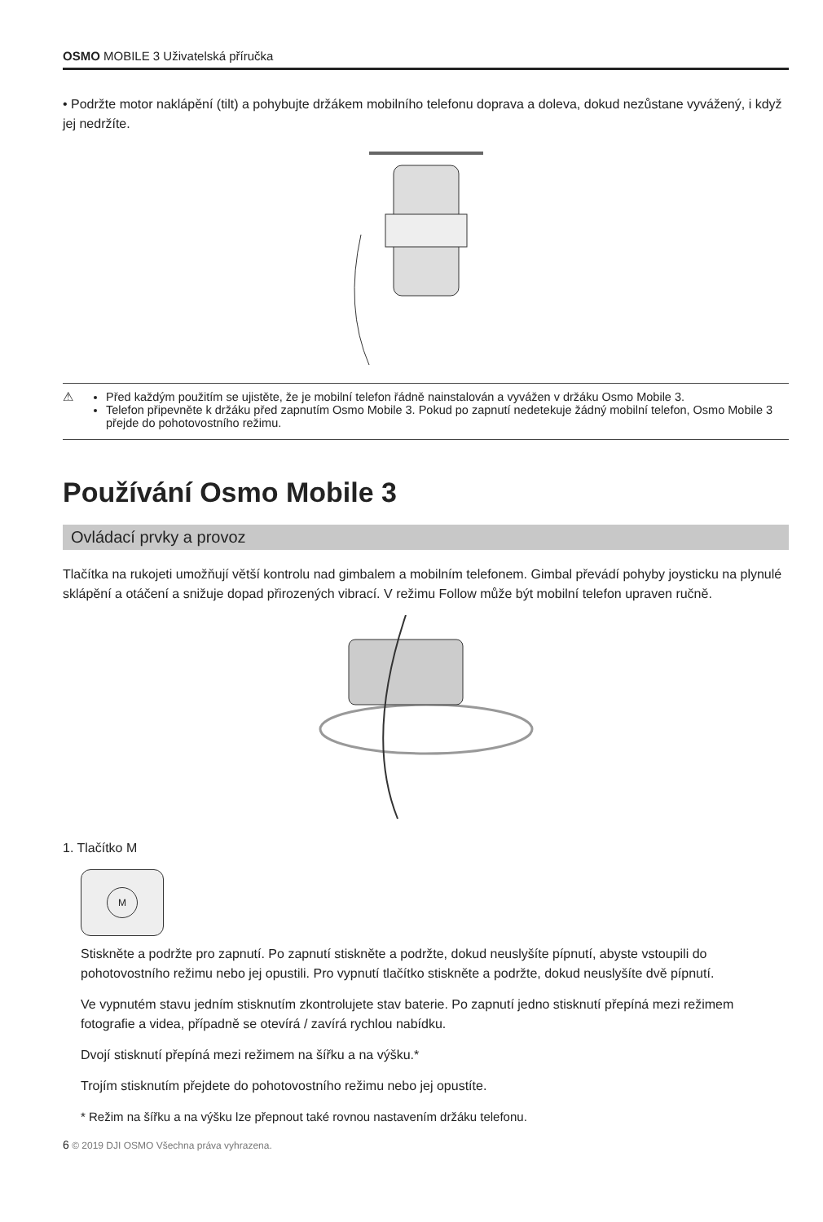OSMO MOBILE 3 Uživatelská příručka
• Podržte motor naklápění (tilt) a pohybujte držákem mobilního telefonu doprava a doleva, dokud nezůstane vyvážený, i když jej nedržíte.
⚠ Před každým použitím se ujistěte, že je mobilní telefon řádně nainstalován a vyvážen v držáku Osmo Mobile 3.
Telefon připevněte k držáku před zapnutím Osmo Mobile 3. Pokud po zapnutí nedetekuje žádný mobilní telefon, Osmo Mobile 3 přejde do pohotovostního režimu.
Používání Osmo Mobile 3
Ovládací prvky a provoz
Tlačítka na rukojeti umožňují větší kontrolu nad gimbalem a mobilním telefonem. Gimbal převádí pohyby joysticku na plynulé sklápění a otáčení a snižuje dopad přirozených vibrací. V režimu Follow může být mobilní telefon upraven ručně.
1. Tlačítko M
M
Stiskněte a podržte pro zapnutí. Po zapnutí stiskněte a podržte, dokud neuslyšíte pípnutí, abyste vstoupili do pohotovostního režimu nebo jej opustili. Pro vypnutí tlačítko stiskněte a podržte, dokud neuslyšíte dvě pípnutí.
Ve vypnutém stavu jedním stisknutím zkontrolujete stav baterie. Po zapnutí jedno stisknutí přepíná mezi režimem fotografie a videa, případně se otevírá / zavírá rychlou nabídku.
Dvojí stisknutí přepíná mezi režimem na šířku a na výšku.*
Trojím stisknutím přejdete do pohotovostního režimu nebo jej opustíte.
* Režim na šířku a na výšku lze přepnout také rovnou nastavením držáku telefonu.
6 © 2019 DJI OSMO Všechna práva vyhrazena.